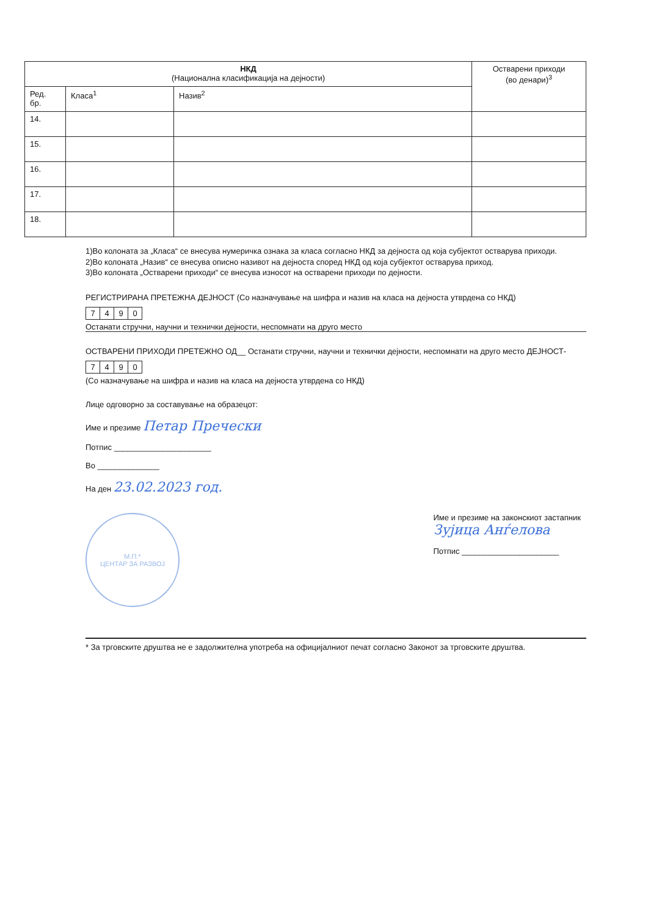| НКД (Национална класификација на дејности) | | | Остварени приходи (во денари)<sup>3</sup> |
| --- | --- | --- | --- |
| Ред. бр. | Класа<sup>1</sup> | Назив<sup>2</sup> | |
| 14. | | | |
| 15. | | | |
| 16. | | | |
| 17. | | | |
| 18. | | | |
1)Во колоната за „Класа“ се внесува нумеричка ознака за класа согласно НКД за дејноста од која субјектот остварува приходи.
2)Во колоната „Назив“ се внесува описно називот на дејноста според НКД од која субјектот остварува приход.
3)Во колоната „Остварени приходи“ се внесува износот на остварени приходи по дејности.
РЕГИСТРИРАНА ПРЕТЕЖНА ДЕЈНОСТ (Со назначување на шифра и назив на класа на дејноста утврдена со НКД)
7490
Останати стручни, научни и технички дејности, неспомнати на друго место
ОСТВАРЕНИ ПРИХОДИ ПРЕТЕЖНО ОД__ Останати стручни, научни и технички дејности, неспомнати на друго место ДЕЈНОСТ-
7490
(Со назначување на шифра и назив на класа на дејноста утврдена со НКД)
Лице одговорно за составување на образецот:
Име и презиме Петар Пречески
Потпис ______________________
Во ______________
На ден 23.02.2023 год.
М.П.*
ЦЕНТАР ЗА РАЗВОЈ
Име и презиме на законскиот застапник
Зујица Анѓелова
Потпис ______________________
* За трговските друштва не е задолжителна употреба на официјалниот печат согласно Законот за трговските друштва.